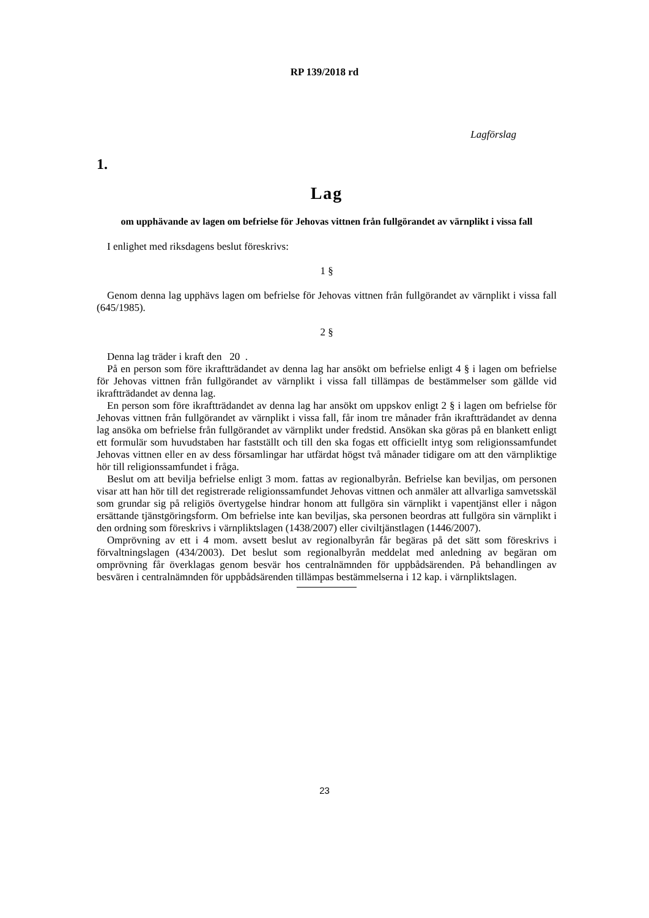RP 139/2018 rd
Lagförslag
1.
Lag
om upphävande av lagen om befrielse för Jehovas vittnen från fullgörandet av värnplikt i vissa fall
I enlighet med riksdagens beslut föreskrivs:
1 §
Genom denna lag upphävs lagen om befrielse för Jehovas vittnen från fullgörandet av värnplikt i vissa fall (645/1985).
2 §
Denna lag träder i kraft den 20 .
På en person som före ikraftträdandet av denna lag har ansökt om befrielse enligt 4 § i lagen om befrielse för Jehovas vittnen från fullgörandet av värnplikt i vissa fall tillämpas de bestämmelser som gällde vid ikraftträdandet av denna lag.
En person som före ikraftträdandet av denna lag har ansökt om uppskov enligt 2 § i lagen om befrielse för Jehovas vittnen från fullgörandet av värnplikt i vissa fall, får inom tre månader från ikraftträdandet av denna lag ansöka om befrielse från fullgörandet av värnplikt under fredstid. Ansökan ska göras på en blankett enligt ett formulär som huvudstaben har fastställt och till den ska fogas ett officiellt intyg som religionssamfundet Jehovas vittnen eller en av dess församlingar har utfärdat högst två månader tidigare om att den värnpliktige hör till religionssamfundet i fråga.
Beslut om att bevilja befrielse enligt 3 mom. fattas av regionalbyrån. Befrielse kan beviljas, om personen visar att han hör till det registrerade religionssamfundet Jehovas vittnen och anmäler att allvarliga samvetsskäl som grundar sig på religiös övertygelse hindrar honom att fullgöra sin värnplikt i vapentjänst eller i någon ersättande tjänstgöringsform. Om befrielse inte kan beviljas, ska personen beordras att fullgöra sin värnplikt i den ordning som föreskrivs i värnpliktslagen (1438/2007) eller civiltjänstlagen (1446/2007).
Omprövning av ett i 4 mom. avsett beslut av regionalbyrån får begäras på det sätt som föreskrivs i förvaltningslagen (434/2003). Det beslut som regionalbyrån meddelat med anledning av begäran om omprövning får överklagas genom besvär hos centralnämnden för uppbådsärenden. På behandlingen av besvären i centralnämnden för uppbådsärenden tillämpas bestämmelserna i 12 kap. i värnpliktslagen.
23